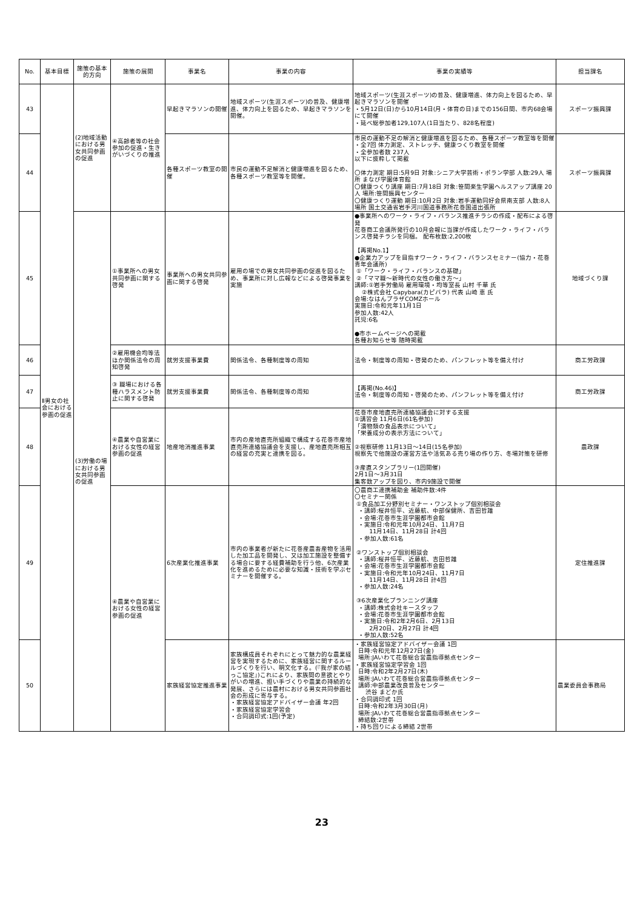| No. | 基本目標 | 施策の基本的方向 | 施策の展開 | 事業名 | 事業の内容 | 事業の実績等 | 担当課名 |
| --- | --- | --- | --- | --- | --- | --- | --- |
| 43 | Ⅱ男女の社会における参画の促進 | (2)地域活動における男女共同参画の促進 | ④高齢者等の社会参加の促進・生きがいづくりの推進 | 早起きマラソンの開催 | 地域スポーツ(生涯スポーツ)の普及、健康増進、体力向上を図るため、早起きマラソンを開催。 | 地域スポーツ(生涯スポーツ)の普及、健康増進、体力向上を図るため、早起きマラソンを開催 ・5月12日(日)から10月14日(月・体育の日)までの156日間、市内68会場にて開催 ・延べ総参加者129,107人(1日当たり、828名程度) | スポーツ振興課 |
| 44 | | | | 各種スポーツ教室の開催 | 市民の運動不足解消と健康増進を図るため、各種スポーツ教室等を開催。 | 市民の運動不足の解消と健康増進を図るため、各種スポーツ教室等を開催 ・全7回 体力測定、ストレッチ、健康つくり教室を開催 ・全参加者数 237人 以下に抜粋して掲載 〇体力測定 期日:5月9日 対象:シニア大学芸術・ポラン学部 人数:29人 場所 まなび学園体育館 〇健康つくり講座 期日:7月18日 対象:笹間楽生学園ヘルスアップ講座 20人 場所:笹間振興センター 〇健康つくり運動 期日:10月2日 対象:岩手運動同好会県南支部 人数:8人 場所 国土交通省岩手河川国道事務所花巻国道出張所 | スポーツ振興課 |
| 45 | | (3)労働の場における男女共同参画の促進 | ①事業所への男女共同参画に関する啓発 | 事業所への男女共同参画に関する啓発 | 雇用の場での男女共同参画の促進を図るため、事業所に対し広報などによる啓発事業を実施 | ●事業所へのワーク・ライフ・バランス推進チラシの作成・配布による啓発 花巻商工会議所発行の10月会報に当課が作成したワーク・ライフ・バランス啓発チラシを同梱。 配布枚数:2,200枚 【再掲No.1】 ●企業力アップを目指すワーク・ライフ・バランスセミナー(協力・花巻青年会議所) ①「ワーク・ライフ・バランスの基礎」 ②「ママ職～新時代の女性の働き方～」 講師:①岩手労働局 雇用環境・均等室長 山村 千華 氏 ②株式会社 Capybara(カピバラ) 代表 山崎 恵 氏 会場:なはんプラザCOMZホール 実施日:令和元年11月1日 参加人数:42人 託児:6名 ●市ホームページへの掲載 各種お知らせ等 随時掲載 | 地域づくり課 |
| 46 | | | ②雇用機会均等法ほか関係法令の周知啓発 | 就労支援事業費 | 関係法令、各種制度等の周知 | 法令・制度等の周知・啓発のため、パンフレット等を備え付け | 商工労政課 |
| 47 | | | ③ 職場における各種ハラスメント防止に関する啓発 | 就労支援事業費 | 関係法令、各種制度等の周知 | 【再掲(No.46)】 法令・制度等の周知・啓発のため、パンフレット等を備え付け | 商工労政課 |
| 48 | | | ④農業や自営業における女性の経営参画の促進 | 地産地消推進事業 | 市内の産地直売所組織で構成する花巻市産地直売所連絡協議会を支援し、産地直売所相互の経営の充実と連携を図る。 | 花巻市産地直売所連絡協議会に対する支援 ①講習会 11月6日(61名参加) 「漬物類の食品表示について」 「栄養成分の表示方法について」 ②視察研修 11月13日～14日(15名参加) 視察先で他施設の運営方法や活気ある売り場の作り方、冬場対策を研修 ③産直スタンプラリー(1回開催) 2月1日～3月31日 集客数アップを図り、市内9施設で開催 | 農政課 |
| 49 | | | ④農業や自営業における女性の経営参画の促進 | 6次産業化推進事業 | 市内の事業者が新たに花巻産農畜産物を活用した加工品を開発し、又は加工施設を整備する場合に要する経費補助を行う他、6次産業化を進めるために必要な知識・技術を学ぶセミナーを開催する。 | 〇農商工連携補助金 補助件数:4件 〇セミナー関係 ①食品加工分野別セミナー・ワンストップ個別相談会 ・講師:桜井恒平、近藤航、中部保健所、吉田哲雄 ・会場:花巻市生涯学園都市会館 ・実施日:令和元年10月24日、11月7日 11月14日、11月28日 計4回 ・参加人数:61名 ②ワンストップ個別相談会 ・講師:桜井恒平、近藤航、吉田哲雄 ・会場:花巻市生涯学園都市会館 ・実施日:令和元年10月24日、11月7日 11月14日、11月28日 計4回 ・参加人数:24名 ③6次産業化プランニング講座 ・講師:株式会社キースタッフ ・会場:花巻市生涯学園都市会館 ・実施日:令和2年2月6日、2月13日 2月20日、2月27日 計4回 ・参加人数:52名 | 定住推進課 |
| 50 | | | | 家族経営協定推進事業 | 家族構成員それぞれにとって魅力的な農業経営を実現するために、家族経営に関するルールづくりを行い、明文化する。(『我が家の結っこ協定』)これにより、家族間の意欲とやりがいの増進、担い手づくりや農業の持続的な発展、さらには農村における男女共同参画社会の形成に寄与する。 ・家族経営協定アドバイザー会議 年2回 ・家族経営協定学習会 ・合同調印式:1回(予定) | ・家族経営協定アドバイザー会議 1回 日時:令和元年12月27日(金) 場所:JAいわて花巻総合営農指導拠点センター ・家族経営協定学習会 1回 日時:令和2年2月27日(木) 場所:JAいわて花巻総合営農指導拠点センター 講師:中部農業改良普及センター 渋谷 まどか氏 ・合同調印式 1回 日時:令和2年3月30日(月) 場所:JAいわて花巻総合営農指導拠点センター 締結数:2世帯 ・持ち回りによる締結 2世帯 | 農業委員会事務局 |
23